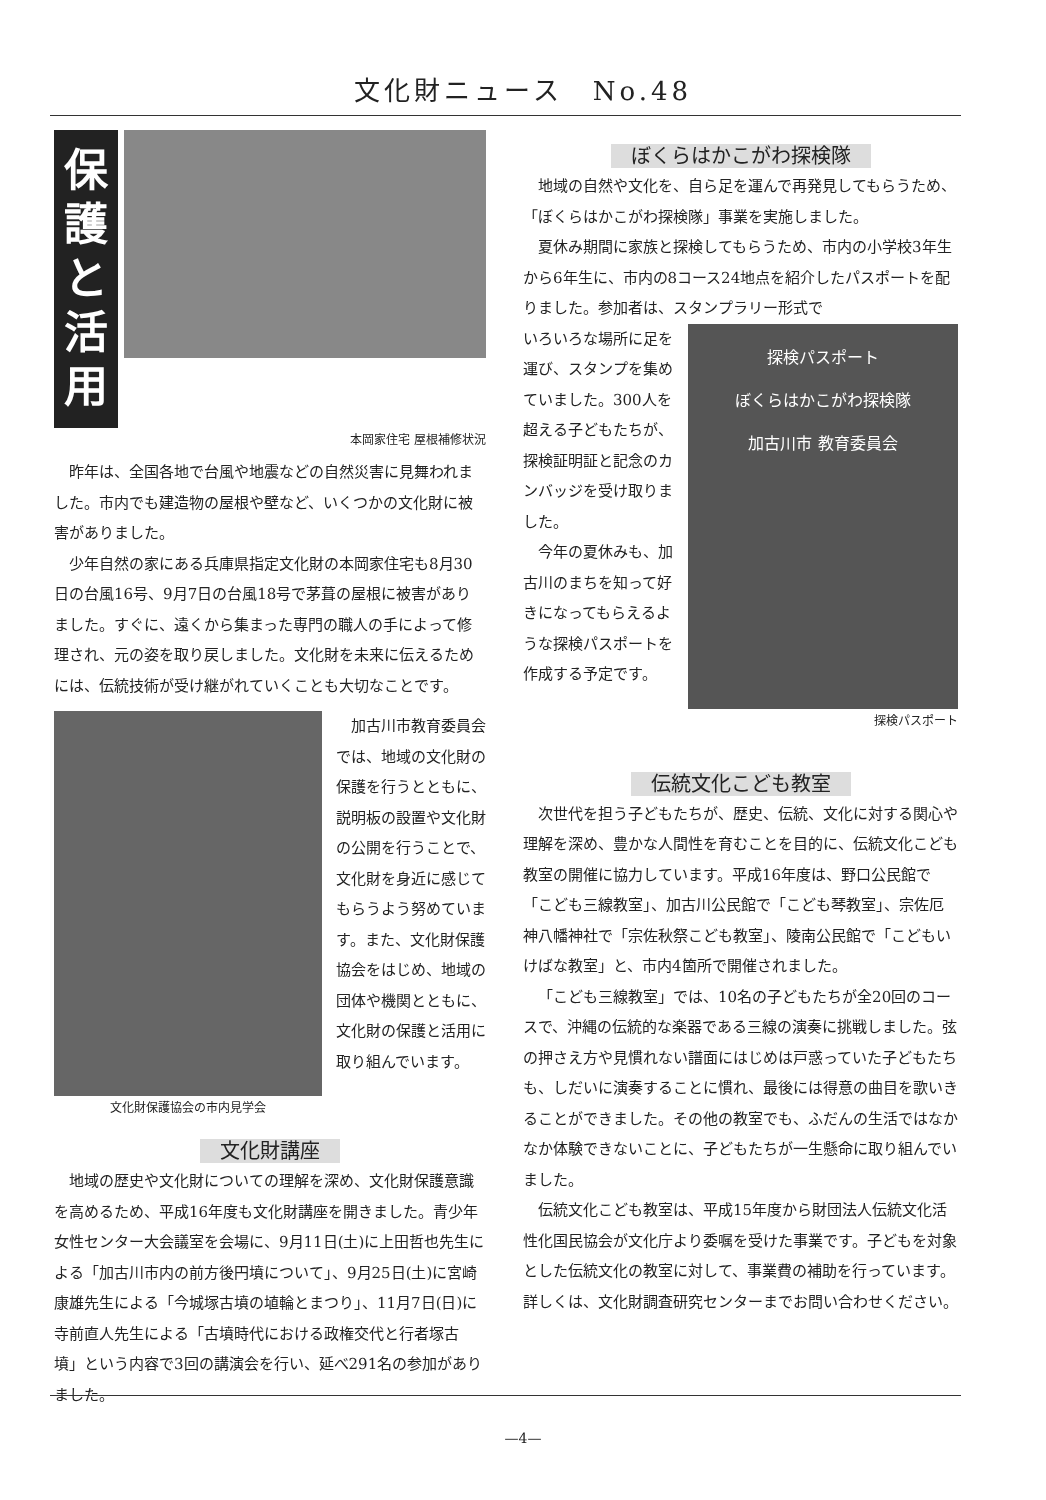文化財ニュース　No.48
保護と活用
本岡家住宅 屋根補修状況
昨年は、全国各地で台風や地震などの自然災害に見舞われました。市内でも建造物の屋根や壁など、いくつかの文化財に被害がありました。
少年自然の家にある兵庫県指定文化財の本岡家住宅も8月30日の台風16号、9月7日の台風18号で茅葺の屋根に被害がありました。すぐに、遠くから集まった専門の職人の手によって修理され、元の姿を取り戻しました。文化財を未来に伝えるためには、伝統技術が受け継がれていくことも大切なことです。
文化財保護協会の市内見学会
加古川市教育委員会では、地域の文化財の保護を行うとともに、説明板の設置や文化財の公開を行うことで、文化財を身近に感じてもらうよう努めています。また、文化財保護協会をはじめ、地域の団体や機関とともに、文化財の保護と活用に取り組んでいます。
文化財講座
地域の歴史や文化財についての理解を深め、文化財保護意識を高めるため、平成16年度も文化財講座を開きました。青少年女性センター大会議室を会場に、9月11日(土)に上田哲也先生による「加古川市内の前方後円墳について」、9月25日(土)に宮崎康雄先生による「今城塚古墳の埴輪とまつり」、11月7日(日)に寺前直人先生による「古墳時代における政権交代と行者塚古墳」という内容で3回の講演会を行い、延べ291名の参加がありました。
ぼくらはかこがわ探検隊
地域の自然や文化を、自ら足を運んで再発見してもらうため、「ぼくらはかこがわ探検隊」事業を実施しました。
夏休み期間に家族と探検してもらうため、市内の小学校3年生から6年生に、市内の8コース24地点を紹介したパスポートを配りました。参加者は、スタンプラリー形式で
いろいろな場所に足を運び、スタンプを集めていました。300人を超える子どもたちが、探検証明証と記念のカンバッジを受け取りました。
今年の夏休みも、加古川のまちを知って好きになってもらえるような探検パスポートを作成する予定です。
探検パスポート
ぼくらはかこがわ探検隊
加古川市 教育委員会
探検パスポート
伝統文化こども教室
次世代を担う子どもたちが、歴史、伝統、文化に対する関心や理解を深め、豊かな人間性を育むことを目的に、伝統文化こども教室の開催に協力しています。平成16年度は、野口公民館で「こども三線教室」、加古川公民館で「こども琴教室」、宗佐厄神八幡神社で「宗佐秋祭こども教室」、陵南公民館で「こどもいけばな教室」と、市内4箇所で開催されました。
「こども三線教室」では、10名の子どもたちが全20回のコースで、沖縄の伝統的な楽器である三線の演奏に挑戦しました。弦の押さえ方や見慣れない譜面にはじめは戸惑っていた子どもたちも、しだいに演奏することに慣れ、最後には得意の曲目を歌いきることができました。その他の教室でも、ふだんの生活ではなかなか体験できないことに、子どもたちが一生懸命に取り組んでいました。
伝統文化こども教室は、平成15年度から財団法人伝統文化活性化国民協会が文化庁より委嘱を受けた事業です。子どもを対象とした伝統文化の教室に対して、事業費の補助を行っています。詳しくは、文化財調査研究センターまでお問い合わせください。
—4—